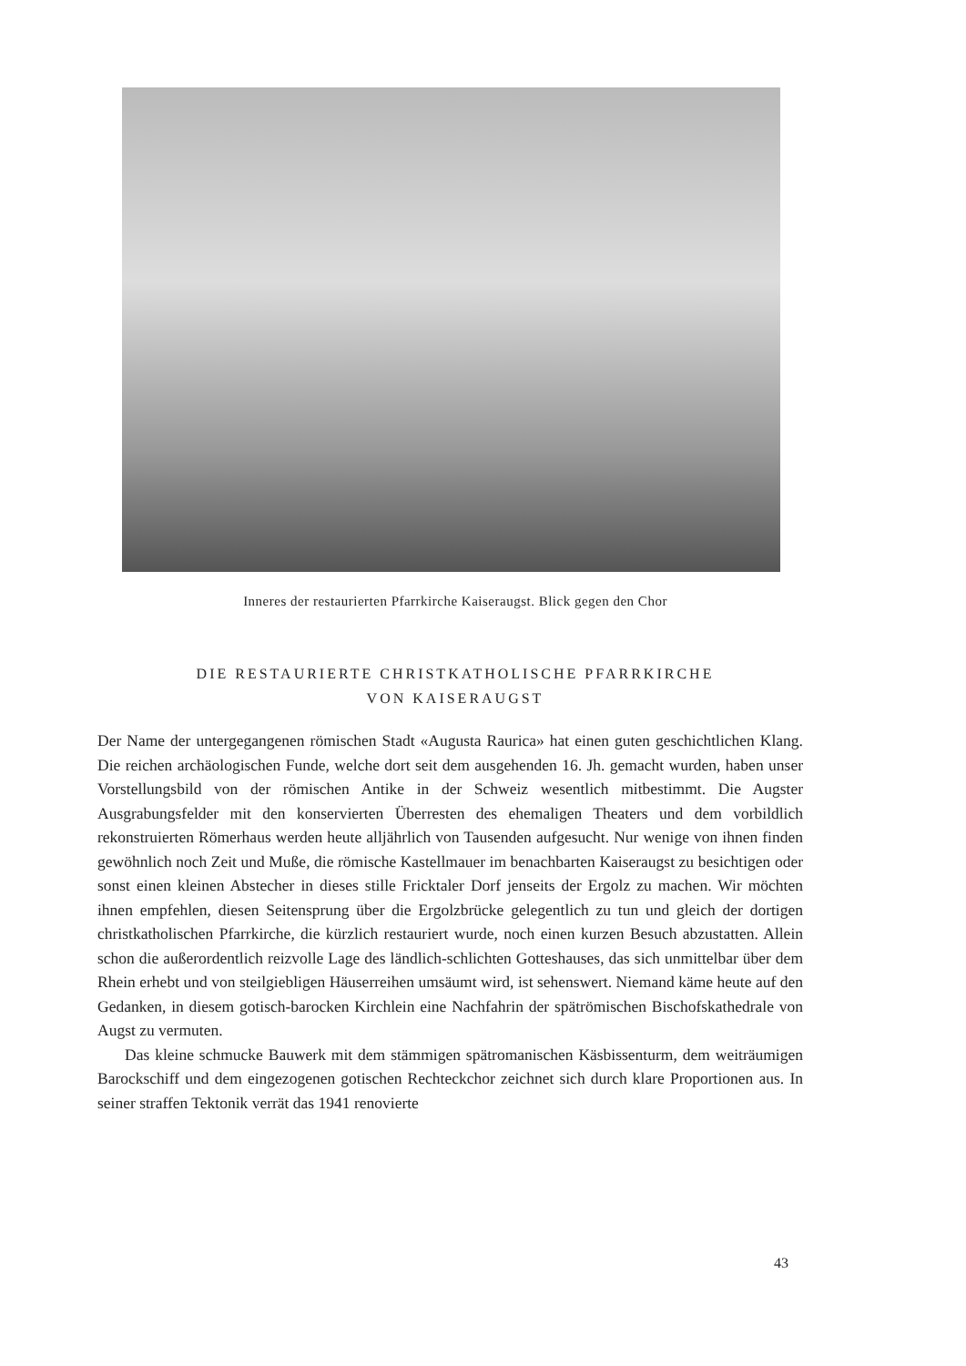Inneres der restaurierten Pfarrkirche Kaiseraugst. Blick gegen den Chor
DIE RESTAURIERTE CHRISTKATHOLISCHE PFARRKIRCHE
VON KAISERAUGST
Der Name der untergegangenen römischen Stadt «Augusta Raurica» hat einen guten geschichtlichen Klang. Die reichen archäologischen Funde, welche dort seit dem ausgehenden 16. Jh. gemacht wurden, haben unser Vorstellungsbild von der römischen Antike in der Schweiz wesentlich mitbestimmt. Die Augster Ausgrabungsfelder mit den konservierten Überresten des ehemaligen Theaters und dem vorbildlich rekonstruierten Römerhaus werden heute alljährlich von Tausenden aufgesucht. Nur wenige von ihnen finden gewöhnlich noch Zeit und Muße, die römische Kastellmauer im benachbarten Kaiseraugst zu besichtigen oder sonst einen kleinen Abstecher in dieses stille Fricktaler Dorf jenseits der Ergolz zu machen. Wir möchten ihnen empfehlen, diesen Seitensprung über die Ergolzbrücke gelegentlich zu tun und gleich der dortigen christkatholischen Pfarrkirche, die kürzlich restauriert wurde, noch einen kurzen Besuch abzustatten. Allein schon die außerordentlich reizvolle Lage des ländlich-schlichten Gotteshauses, das sich unmittelbar über dem Rhein erhebt und von steilgiebligen Häuserreihen umsäumt wird, ist sehenswert. Niemand käme heute auf den Gedanken, in diesem gotisch-barocken Kirchlein eine Nachfahrin der spätrömischen Bischofskathedrale von Augst zu vermuten.
Das kleine schmucke Bauwerk mit dem stämmigen spätromanischen Käsbissenturm, dem weiträumigen Barockschiff und dem eingezogenen gotischen Rechteckchor zeichnet sich durch klare Proportionen aus. In seiner straffen Tektonik verrät das 1941 renovierte
43